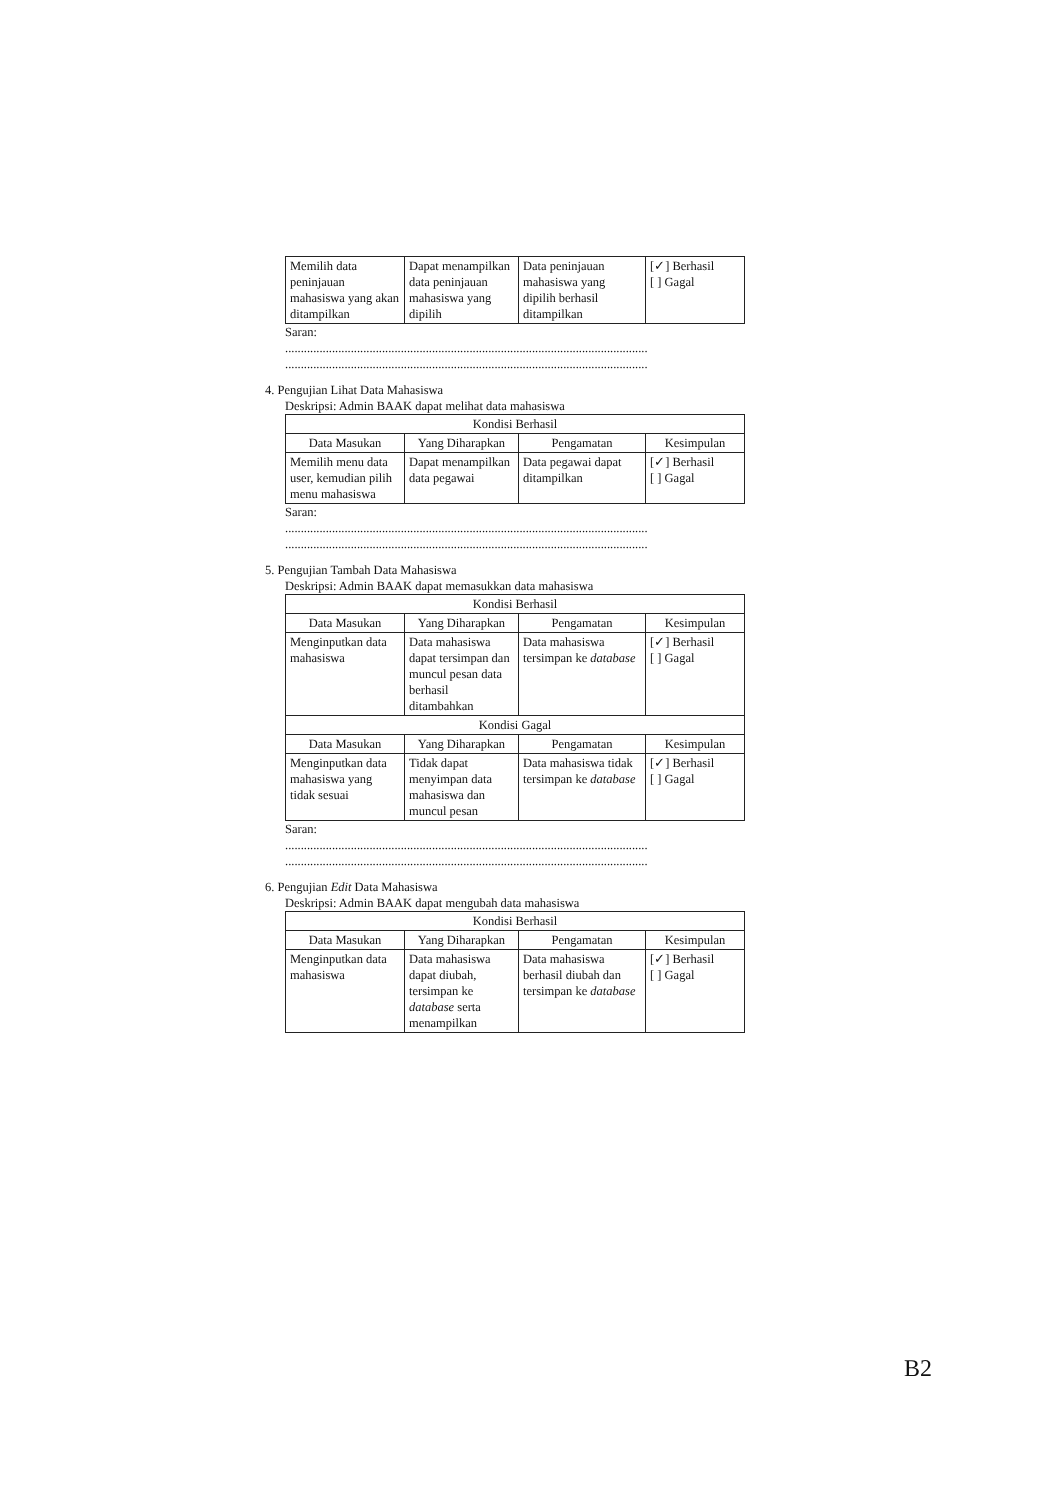| Memilih data peninjauan mahasiswa yang akan ditampilkan | Dapat menampilkan data peninjauan mahasiswa yang dipilih | Data peninjauan mahasiswa yang dipilih berhasil ditampilkan | [✓] Berhasil [ ] Gagal |
Saran:
....................................................................................................................
....................................................................................................................
4. Pengujian Lihat Data Mahasiswa
Deskripsi: Admin BAAK dapat melihat data mahasiswa
| Kondisi Berhasil | | | |
| --- | --- | --- | --- |
| Data Masukan | Yang Diharapkan | Pengamatan | Kesimpulan |
| Memilih menu data user, kemudian pilih menu mahasiswa | Dapat menampilkan data pegawai | Data pegawai dapat ditampilkan | [✓] Berhasil [ ] Gagal |
Saran:
....................................................................................................................
....................................................................................................................
5. Pengujian Tambah Data Mahasiswa
Deskripsi: Admin BAAK dapat memasukkan data mahasiswa
| Kondisi Berhasil | | | |
| --- | --- | --- | --- |
| Data Masukan | Yang Diharapkan | Pengamatan | Kesimpulan |
| Menginputkan data mahasiswa | Data mahasiswa dapat tersimpan dan muncul pesan data berhasil ditambahkan | Data mahasiswa tersimpan ke database | [✓] Berhasil [ ] Gagal |
| Kondisi Gagal | | | |
| Data Masukan | Yang Diharapkan | Pengamatan | Kesimpulan |
| Menginputkan data mahasiswa yang tidak sesuai | Tidak dapat menyimpan data mahasiswa dan muncul pesan | Data mahasiswa tidak tersimpan ke database | [✓] Berhasil [ ] Gagal |
Saran:
....................................................................................................................
....................................................................................................................
6. Pengujian Edit Data Mahasiswa
Deskripsi: Admin BAAK dapat mengubah data mahasiswa
| Kondisi Berhasil | | | |
| --- | --- | --- | --- |
| Data Masukan | Yang Diharapkan | Pengamatan | Kesimpulan |
| Menginputkan data mahasiswa | Data mahasiswa dapat diubah, tersimpan ke database serta menampilkan | Data mahasiswa berhasil diubah dan tersimpan ke database | [✓] Berhasil [ ] Gagal |
B2